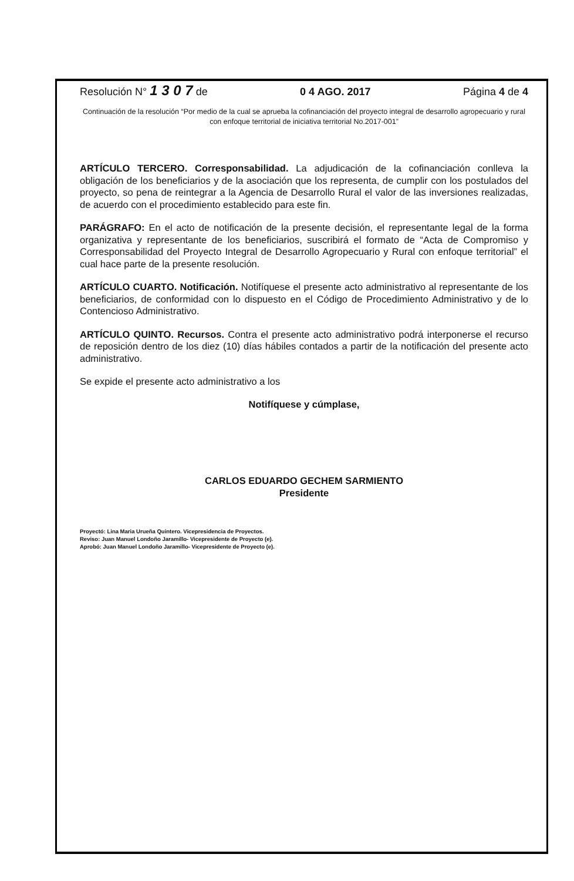Resolución N° 1 3 0 7 de 0 4 AGO. 2017 Página 4 de 4
Continuación de la resolución “Por medio de la cual se aprueba la cofinanciación del proyecto integral de desarrollo agropecuario y rural con enfoque territorial de iniciativa territorial No.2017-001”
ARTÍCULO TERCERO. Corresponsabilidad. La adjudicación de la cofinanciación conlleva la obligación de los beneficiarios y de la asociación que los representa, de cumplir con los postulados del proyecto, so pena de reintegrar a la Agencia de Desarrollo Rural el valor de las inversiones realizadas, de acuerdo con el procedimiento establecido para este fin.
PARÁGRAFO: En el acto de notificación de la presente decisión, el representante legal de la forma organizativa y representante de los beneficiarios, suscribirá el formato de “Acta de Compromiso y Corresponsabilidad del Proyecto Integral de Desarrollo Agropecuario y Rural con enfoque territorial” el cual hace parte de la presente resolución.
ARTÍCULO CUARTO. Notificación. Notifíquese el presente acto administrativo al representante de los beneficiarios, de conformidad con lo dispuesto en el Código de Procedimiento Administrativo y de lo Contencioso Administrativo.
ARTÍCULO QUINTO. Recursos. Contra el presente acto administrativo podrá interponerse el recurso de reposición dentro de los diez (10) días hábiles contados a partir de la notificación del presente acto administrativo.
Se expide el presente acto administrativo a los
Notifíquese y cúmplase,
CARLOS EDUARDO GECHEM SARMIENTO
Presidente
Proyectó: Lina Maria Urueña Quintero. Vicepresidencia de Proyectos.
Reviso: Juan Manuel Londoño Jaramillo- Vicepresidente de Proyecto (e).
Aprobó: Juan Manuel Londoño Jaramillo- Vicepresidente de Proyecto (e).